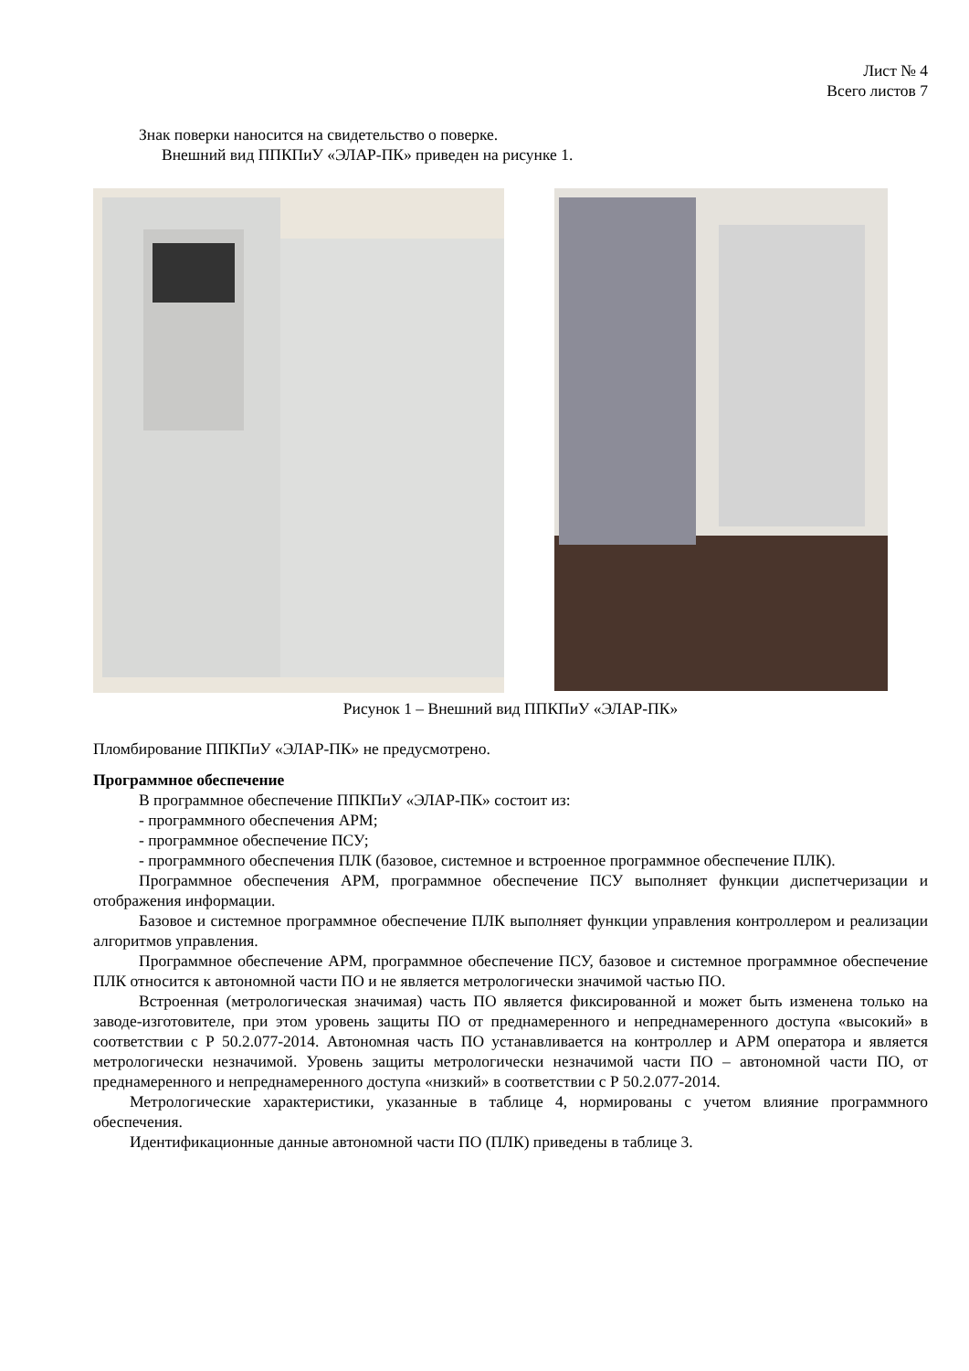Лист № 4
Всего листов 7
Знак поверки наносится на свидетельство о поверке.
Внешний вид ППКПиУ «ЭЛАР-ПК» приведен на рисунке 1.
Рисунок 1 – Внешний вид ППКПиУ «ЭЛАР-ПК»
Пломбирование ППКПиУ «ЭЛАР-ПК» не предусмотрено.
Программное обеспечение
В программное обеспечение ППКПиУ «ЭЛАР-ПК» состоит из:
- программного обеспечения АРМ;
- программное обеспечение ПСУ;
- программного обеспечения ПЛК (базовое, системное и встроенное программное обеспечение ПЛК).
Программное обеспечения АРМ, программное обеспечение ПСУ выполняет функции диспетчеризации и отображения информации.
Базовое и системное программное обеспечение ПЛК выполняет функции управления контроллером и реализации алгоритмов управления.
Программное обеспечение АРМ, программное обеспечение ПСУ, базовое и системное программное обеспечение ПЛК относится к автономной части ПО и не является метрологически значимой частью ПО.
Встроенная (метрологическая значимая) часть ПО является фиксированной и может быть изменена только на заводе-изготовителе, при этом уровень защиты ПО от преднамеренного и непреднамеренного доступа «высокий» в соответствии с Р 50.2.077-2014. Автономная часть ПО устанавливается на контроллер и АРМ оператора и является метрологически незначимой. Уровень защиты метрологически незначимой части ПО – автономной части ПО, от преднамеренного и непреднамеренного доступа «низкий» в соответствии с Р 50.2.077-2014.
Метрологические характеристики, указанные в таблице 4, нормированы с учетом влияние программного обеспечения.
Идентификационные данные автономной части ПО (ПЛК) приведены в таблице 3.